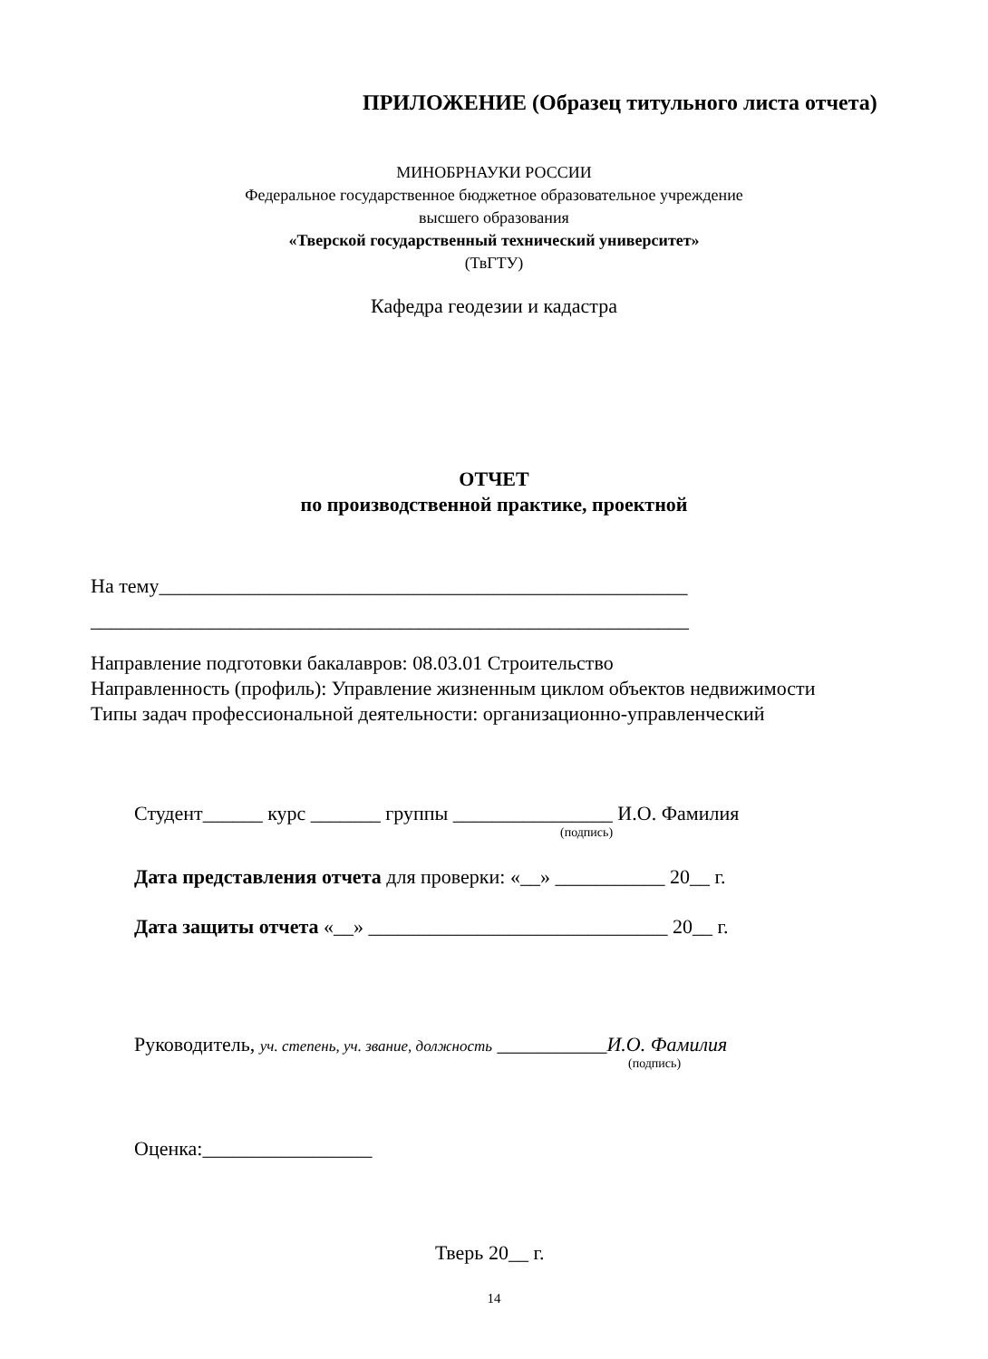ПРИЛОЖЕНИЕ (Образец титульного листа отчета)
МИНОБРНАУКИ РОССИИ
Федеральное государственное бюджетное образовательное учреждение
высшего образования
«Тверской государственный технический университет»
(ТвГТУ)
Кафедра геодезии и кадастра
ОТЧЕТ
по производственной практике, проектной
На тему_____________________________________________________
____________________________________________________________
Направление подготовки бакалавров: 08.03.01 Строительство
Направленность (профиль): Управление жизненным циклом объектов недвижимости
Типы задач профессиональной деятельности: организационно-управленческий
Студент______ курс _______ группы ________________ И.О. Фамилия
(подпись)
Дата представления отчета для проверки: «__» ___________ 20__ г.
Дата защиты отчета «__» ______________________________ 20__ г.
Руководитель, уч. степень, уч. звание, должность ___________И.О. Фамилия
(подпись)
Оценка:_________________
Тверь 20__ г.
14